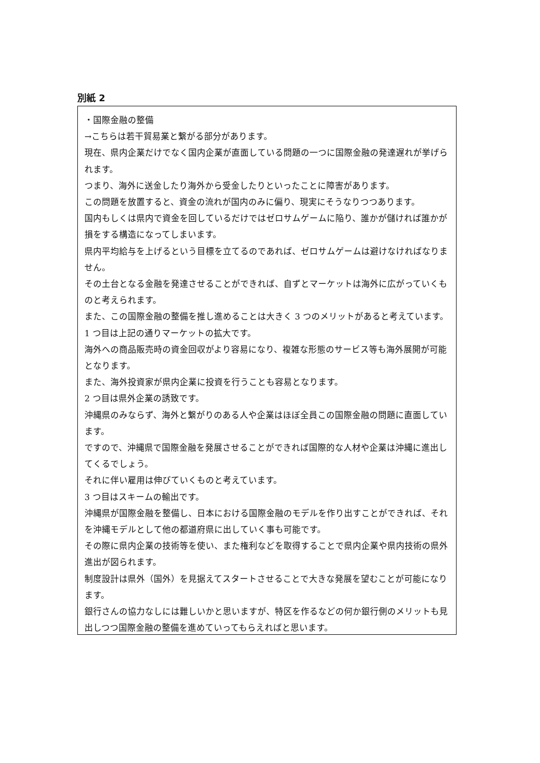別紙 2
・国際金融の整備
→こちらは若干貿易業と繋がる部分があります。
現在、県内企業だけでなく国内企業が直面している問題の一つに国際金融の発達遅れが挙げられます。
つまり、海外に送金したり海外から受金したりといったことに障害があります。
この問題を放置すると、資金の流れが国内のみに偏り、現実にそうなりつつあります。
国内もしくは県内で資金を回しているだけではゼロサムゲームに陥り、誰かが儲ければ誰かが損をする構造になってしまいます。
県内平均給与を上げるという目標を立てるのであれば、ゼロサムゲームは避けなければなりません。
その土台となる金融を発達させることができれば、自ずとマーケットは海外に広がっていくものと考えられます。
また、この国際金融の整備を推し進めることは大きく 3 つのメリットがあると考えています。
1 つ目は上記の通りマーケットの拡大です。
海外への商品販売時の資金回収がより容易になり、複雑な形態のサービス等も海外展開が可能となります。
また、海外投資家が県内企業に投資を行うことも容易となります。
2 つ目は県外企業の誘致です。
沖縄県のみならず、海外と繋がりのある人や企業はほぼ全員この国際金融の問題に直面しています。
ですので、沖縄県で国際金融を発展させることができれば国際的な人材や企業は沖縄に進出してくるでしょう。
それに伴い雇用は伸びていくものと考えています。
3 つ目はスキームの輸出です。
沖縄県が国際金融を整備し、日本における国際金融のモデルを作り出すことができれば、それを沖縄モデルとして他の都道府県に出していく事も可能です。
その際に県内企業の技術等を使い、また権利などを取得することで県内企業や県内技術の県外進出が図られます。
制度設計は県外（国外）を見据えてスタートさせることで大きな発展を望むことが可能になります。
銀行さんの協力なしには難しいかと思いますが、特区を作るなどの何か銀行側のメリットも見出しつつ国際金融の整備を進めていってもらえればと思います。